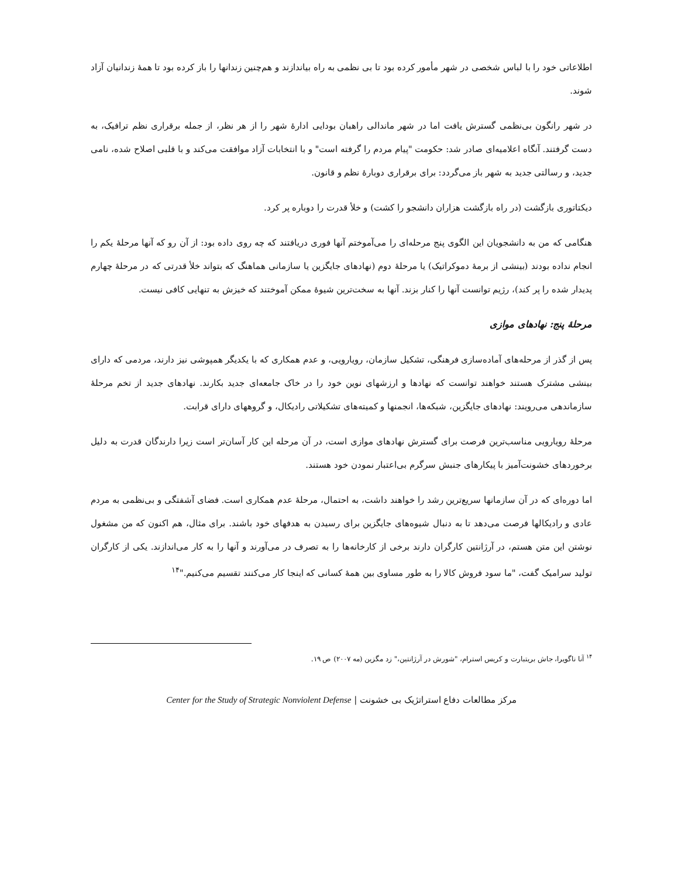اطلاعاتی خود را با لباس شخصی در شهر مأمور کرده بود تا بی نظمی به راه بیاندازند و هم‌چنین زندانها را باز کرده بود تا همهٔ زندانیان آزاد شوند.
در شهر رانگون بی‌نظمی گسترش یافت اما در شهر ماندالی راهبان بودایی ادارهٔ شهر را از هر نظر، از جمله برقراری نظم ترافیک، به دست گرفتند. آنگاه اعلامیه‌ای صادر شد: حکومت "پیام مردم را گرفته است" و با انتخابات آزاد موافقت می‌کند و با قلبی اصلاح شده، نامی جدید، و رسالتی جدید به شهر باز می‌گردد: برای برقراری دوبارهٔ نظم و قانون.
دیکتاتوری بازگشت (در راه بازگشت هزاران دانشجو را کشت) و خلأ قدرت را دوباره پر کرد.
هنگامی که من به دانشجویان این الگوی پنج مرحله‌ای را می‌آموختم آنها فوری دریافتند که چه روی داده بود: از آن رو که آنها مرحلهٔ یکم را انجام نداده بودند (بینشی از برمهٔ دموکراتیک) یا مرحلهٔ دوم (نهادهای جایگزین یا سازمانی هماهنگ که بتواند خلأ قدرتی که در مرحلهٔ چهارم پدیدار شده را پر کند)، رژیم توانست آنها را کنار بزند. آنها به سخت‌ترین شیوهٔ ممکن آموختند که خیزش به تنهایی کافی نیست.
مرحلهٔ پنج: نهادهای موازی
پس از گذر از مرحله‌های آماده‌سازی فرهنگی، تشکیل سازمان، رویارویی، و عدم همکاری که با یکدیگر همپوشی نیز دارند، مردمی که دارای بینشی مشترک هستند خواهند توانست که نهادها و ارزشهای نوین خود را در خاک جامعه‌ای جدید بکارند. نهادهای جدید از تخم مرحلهٔ سازماندهی می‌رویند: نهادهای جایگزین، شبکه‌ها، انجمنها و کمیته‌های تشکیلاتی رادیکال، و گروههای دارای قرابت.
مرحلهٔ رویارویی مناسب‌ترین فرصت برای گسترش نهادهای موازی است، در آن مرحله این کار آسان‌تر است زیرا دارندگان قدرت به دلیل برخوردهای خشونت‌آمیز با پیکارهای جنبش سرگرم بی‌اعتبار نمودن خود هستند.
اما دوره‌ای که در آن سازمانها سریع‌ترین رشد را خواهند داشت، به احتمال، مرحلهٔ عدم همکاری است. فضای آشفتگی و بی‌نظمی به مردم عادی و رادیکالها فرصت می‌دهد تا به دنبال شیوه‌های جایگزین برای رسیدن به هدفهای خود باشند. برای مثال، هم اکنون که من مشغول نوشتن این متن هستم، در آرژانتین کارگران دارند برخی از کارخانه‌ها را به تصرف در می‌آورند و آنها را به کار می‌اندازند. یکی از کارگران تولید سرامیک گفت، "ما سود فروش کالا را به طور مساوی بین همهٔ کسانی که اینجا کار می‌کنند تقسیم می‌کنیم."<sup>۱۴</sup>
<sup>۱۴</sup> آنا ناگویرا، جاش بریتبارت و کریس استرام، "شورش در آرژانتین،" زد مگزین (مه ۲۰۰۷) ص ۱۹.
مرکز مطالعات دفاع استراتژیک بی خشونت | Center for the Study of Strategic Nonviolent Defense